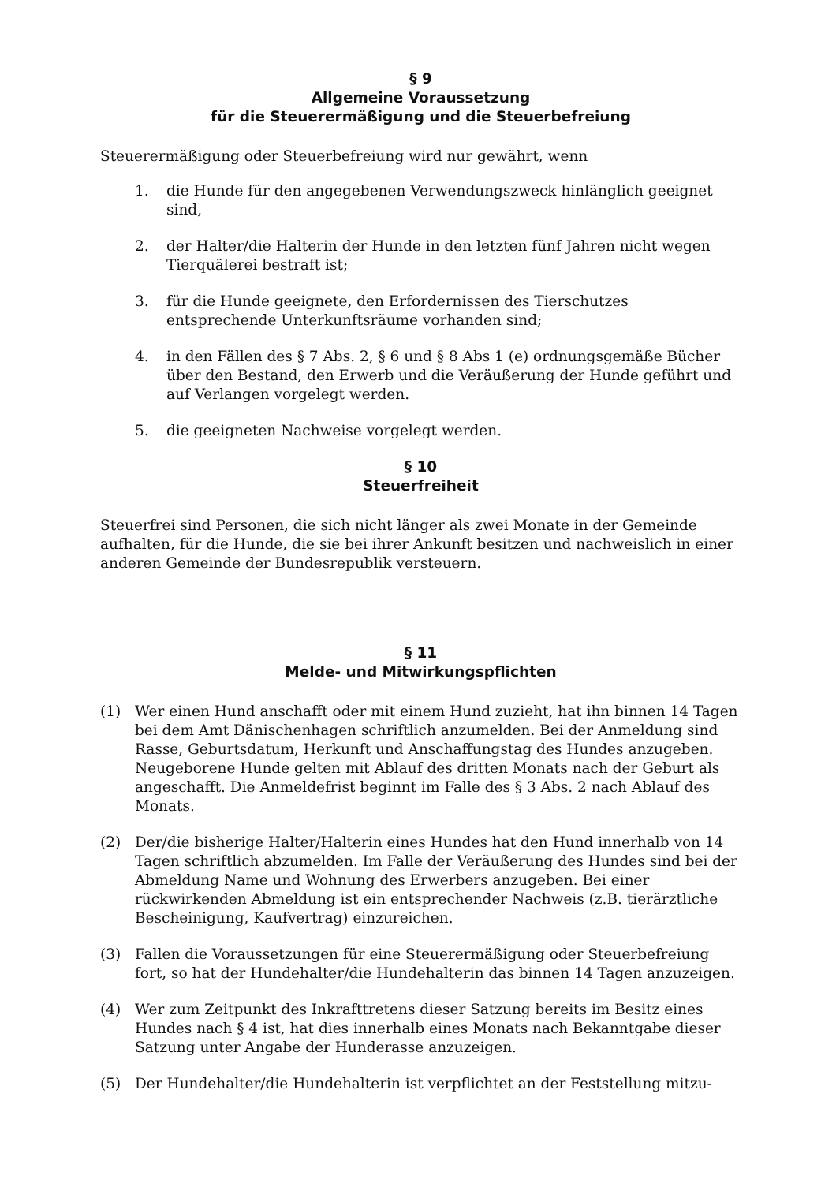§ 9
Allgemeine Voraussetzung
für die Steuerermäßigung und die Steuerbefreiung
Steuerermäßigung oder Steuerbefreiung wird nur gewährt, wenn
1. die Hunde für den angegebenen Verwendungszweck hinlänglich geeignet sind,
2. der Halter/die Halterin der Hunde in den letzten fünf Jahren nicht wegen Tierquälerei bestraft ist;
3. für die Hunde geeignete, den Erfordernissen des Tierschutzes entsprechende Unterkunftsräume vorhanden sind;
4. in den Fällen des § 7 Abs. 2, § 6 und § 8 Abs 1 (e) ordnungsgemäße Bücher über den Bestand, den Erwerb und die Veräußerung der Hunde geführt und auf Verlangen vorgelegt werden.
5. die geeigneten Nachweise vorgelegt werden.
§ 10
Steuerfreiheit
Steuerfrei sind Personen, die sich nicht länger als zwei Monate in der Gemeinde aufhalten, für die Hunde, die sie bei ihrer Ankunft besitzen und nachweislich in einer anderen Gemeinde der Bundesrepublik versteuern.
§ 11
Melde- und Mitwirkungspflichten
(1) Wer einen Hund anschafft oder mit einem Hund zuzieht, hat ihn binnen 14 Tagen bei dem Amt Dänischenhagen schriftlich anzumelden. Bei der Anmeldung sind Rasse, Geburtsdatum, Herkunft und Anschaffungstag des Hundes anzugeben. Neugeborene Hunde gelten mit Ablauf des dritten Monats nach der Geburt als angeschafft. Die Anmeldefrist beginnt im Falle des § 3 Abs. 2 nach Ablauf des Monats.
(2) Der/die bisherige Halter/Halterin eines Hundes hat den Hund innerhalb von 14 Tagen schriftlich abzumelden. Im Falle der Veräußerung des Hundes sind bei der Abmeldung Name und Wohnung des Erwerbers anzugeben. Bei einer rückwirkenden Abmeldung ist ein entsprechender Nachweis (z.B. tierärztliche Bescheinigung, Kaufvertrag) einzureichen.
(3) Fallen die Voraussetzungen für eine Steuerermäßigung oder Steuerbefreiung fort, so hat der Hundehalter/die Hundehalterin das binnen 14 Tagen anzuzeigen.
(4) Wer zum Zeitpunkt des Inkrafttretens dieser Satzung bereits im Besitz eines Hundes nach § 4 ist, hat dies innerhalb eines Monats nach Bekanntgabe dieser Satzung unter Angabe der Hunderasse anzuzeigen.
(5) Der Hundehalter/die Hundehalterin ist verpflichtet an der Feststellung mitzu-